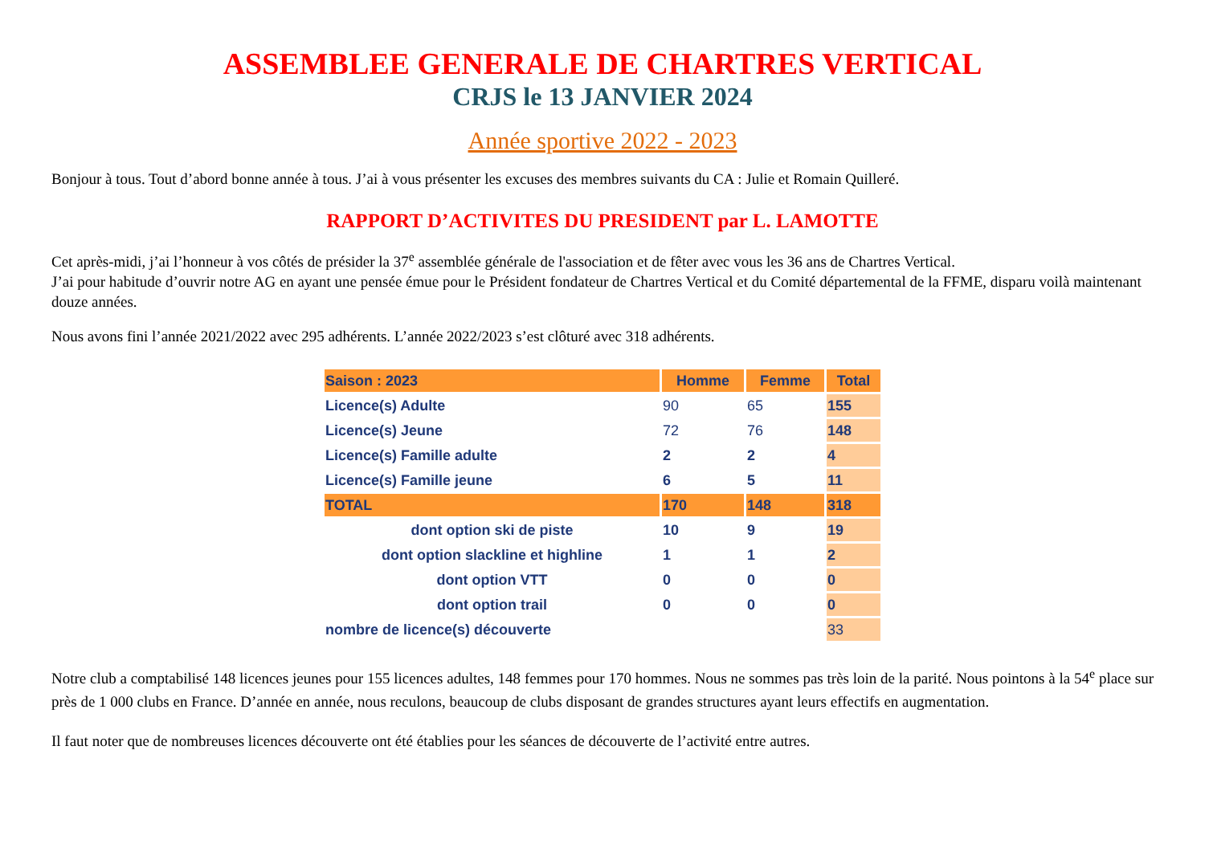ASSEMBLEE GENERALE DE CHARTRES VERTICAL
CRJS le 13 JANVIER 2024
Année sportive 2022 - 2023
Bonjour à tous. Tout d’abord bonne année à tous. J’ai à vous présenter les excuses des membres suivants du CA : Julie et Romain Quilleré.
RAPPORT D’ACTIVITES DU PRESIDENT par L. LAMOTTE
Cet après-midi, j’ai l’honneur à vos côtés de présider la 37<sup>e</sup> assemblée générale de l'association et de fêter avec vous les 36 ans de Chartres Vertical.
J’ai pour habitude d’ouvrir notre AG en ayant une pensée émue pour le Président fondateur de Chartres Vertical et du Comité départemental de la FFME, disparu voilà maintenant douze années.
Nous avons fini l’année 2021/2022 avec 295 adhérents. L’année 2022/2023 s’est clôturé avec 318 adhérents.
| Saison : 2023 | Homme | Femme | Total |
| --- | --- | --- | --- |
| Licence(s) Adulte | 90 | 65 | 155 |
| Licence(s) Jeune | 72 | 76 | 148 |
| Licence(s) Famille adulte | 2 | 2 | 4 |
| Licence(s) Famille jeune | 6 | 5 | 11 |
| TOTAL | 170 | 148 | 318 |
| dont option ski de piste | 10 | 9 | 19 |
| dont option slackline et highline | 1 | 1 | 2 |
| dont option VTT | 0 | 0 | 0 |
| dont option trail | 0 | 0 | 0 |
| nombre de licence(s) découverte | | | 33 |
Notre club a comptabilisé 148 licences jeunes pour 155 licences adultes, 148 femmes pour 170 hommes. Nous ne sommes pas très loin de la parité. Nous pointons à la 54<sup>e</sup> place sur près de 1 000 clubs en France. D’année en année, nous reculons, beaucoup de clubs disposant de grandes structures ayant leurs effectifs en augmentation.
Il faut noter que de nombreuses licences découverte ont été établies pour les séances de découverte de l’activité entre autres.